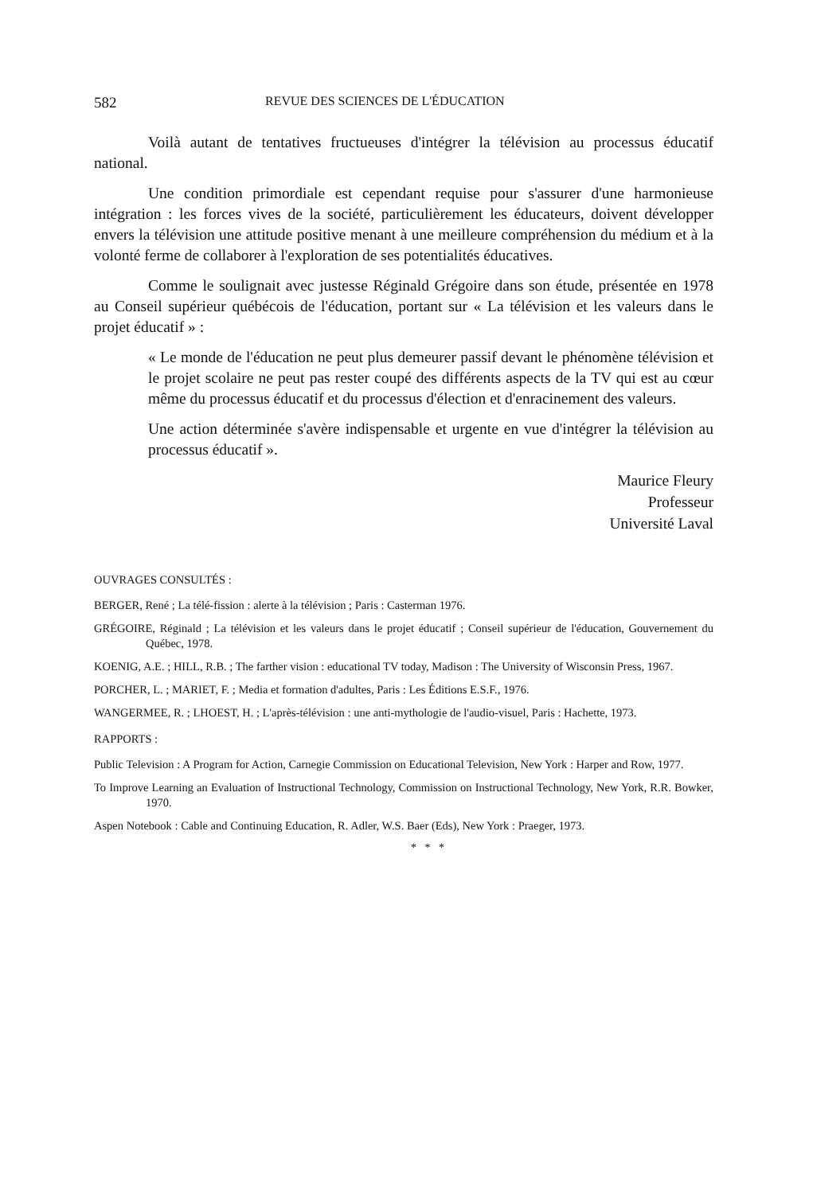582 REVUE DES SCIENCES DE L'ÉDUCATION
Voilà autant de tentatives fructueuses d'intégrer la télévision au processus éducatif national.
Une condition primordiale est cependant requise pour s'assurer d'une harmonieuse intégration : les forces vives de la société, particulièrement les éducateurs, doivent développer envers la télévision une attitude positive menant à une meilleure compréhension du médium et à la volonté ferme de collaborer à l'exploration de ses potentialités éducatives.
Comme le soulignait avec justesse Réginald Grégoire dans son étude, présentée en 1978 au Conseil supérieur québécois de l'éducation, portant sur « La télévision et les valeurs dans le projet éducatif » :
« Le monde de l'éducation ne peut plus demeurer passif devant le phénomène télévision et le projet scolaire ne peut pas rester coupé des différents aspects de la TV qui est au cœur même du processus éducatif et du processus d'élection et d'enracinement des valeurs.
Une action déterminée s'avère indispensable et urgente en vue d'intégrer la télévision au processus éducatif ».
Maurice Fleury
Professeur
Université Laval
OUVRAGES CONSULTÉS :
BERGER, René ; La télé-fission : alerte à la télévision ; Paris : Casterman 1976.
GRÉGOIRE, Réginald ; La télévision et les valeurs dans le projet éducatif ; Conseil supérieur de l'éducation, Gouvernement du Québec, 1978.
KOENIG, A.E. ; HILL, R.B. ; The farther vision : educational TV today, Madison : The University of Wisconsin Press, 1967.
PORCHER, L. ; MARIET, F. ; Media et formation d'adultes, Paris : Les Éditions E.S.F., 1976.
WANGERMEE, R. ; LHOEST, H. ; L'après-télévision : une anti-mythologie de l'audio-visuel, Paris : Hachette, 1973.
RAPPORTS :
Public Television : A Program for Action, Carnegie Commission on Educational Television, New York : Harper and Row, 1977.
To Improve Learning an Evaluation of Instructional Technology, Commission on Instructional Technology, New York, R.R. Bowker, 1970.
Aspen Notebook : Cable and Continuing Education, R. Adler, W.S. Baer (Eds), New York : Praeger, 1973.
* * *